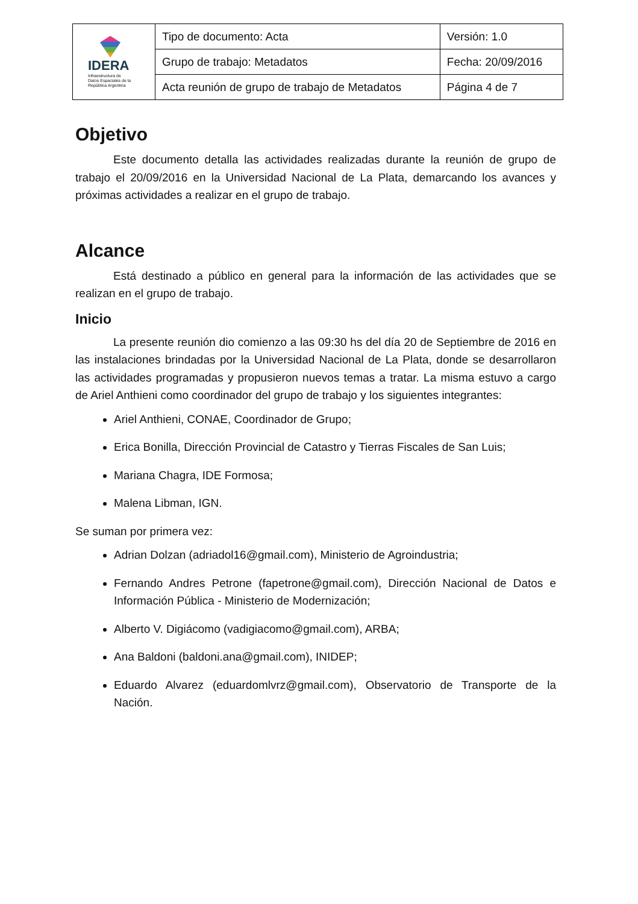| IDERA Infraestructura de Datos Espaciales de la República Argentina | Tipo de documento: Acta | Versión: 1.0 |
| | Grupo de trabajo: Metadatos | Fecha: 20/09/2016 |
| | Acta reunión de grupo de trabajo de Metadatos | Página 4 de 7 |
Objetivo
Este documento detalla las actividades realizadas durante la reunión de grupo de trabajo el 20/09/2016 en la Universidad Nacional de La Plata, demarcando los avances y próximas actividades a realizar en el grupo de trabajo.
Alcance
Está destinado a público en general para la información de las actividades que se realizan en el grupo de trabajo.
Inicio
La presente reunión dio comienzo a las 09:30 hs del día 20 de Septiembre de 2016 en las instalaciones brindadas por la Universidad Nacional de La Plata, donde se desarrollaron las actividades programadas y propusieron nuevos temas a tratar. La misma estuvo a cargo de Ariel Anthieni como coordinador del grupo de trabajo y los siguientes integrantes:
Ariel Anthieni, CONAE, Coordinador de Grupo;
Erica Bonilla, Dirección Provincial de Catastro y Tierras Fiscales de San Luis;
Mariana Chagra, IDE Formosa;
Malena Libman, IGN.
Se suman por primera vez:
Adrian Dolzan (adriadol16@gmail.com), Ministerio de Agroindustria;
Fernando Andres Petrone (fapetrone@gmail.com), Dirección Nacional de Datos e Información Pública - Ministerio de Modernización;
Alberto V. Digiácomo (vadigiacomo@gmail.com), ARBA;
Ana Baldoni (baldoni.ana@gmail.com), INIDEP;
Eduardo Alvarez (eduardomlvrz@gmail.com), Observatorio de Transporte de la Nación.